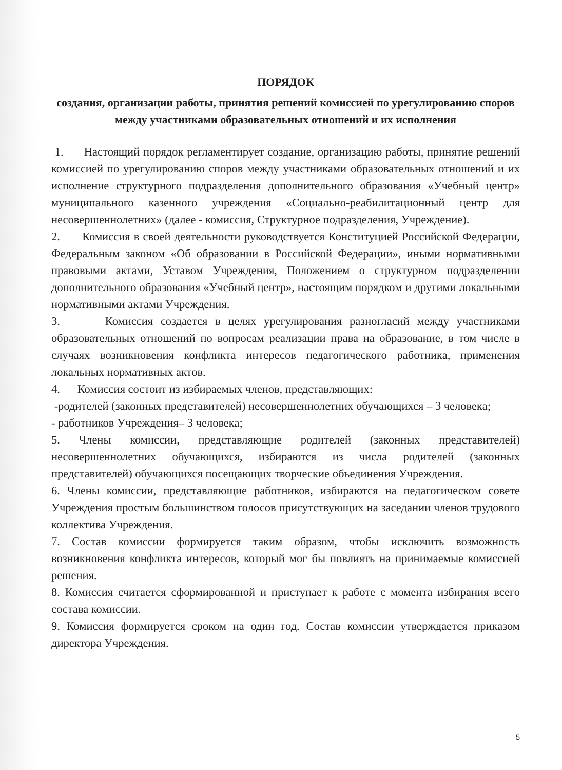ПОРЯДОК
создания, организации работы, принятия решений комиссией по урегулированию споров между участниками образовательных отношений и их исполнения
1. Настоящий порядок регламентирует создание, организацию работы, принятие решений комиссией по урегулированию споров между участниками образовательных отношений и их исполнение структурного подразделения дополнительного образования «Учебный центр» муниципального казенного учреждения «Социально-реабилитационный центр для несовершеннолетних» (далее - комиссия, Структурное подразделения, Учреждение).
2. Комиссия в своей деятельности руководствуется Конституцией Российской Федерации, Федеральным законом «Об образовании в Российской Федерации», иными нормативными правовыми актами, Уставом Учреждения, Положением о структурном подразделении дополнительного образования «Учебный центр», настоящим порядком и другими локальными нормативными актами Учреждения.
3. Комиссия создается в целях урегулирования разногласий между участниками образовательных отношений по вопросам реализации права на образование, в том числе в случаях возникновения конфликта интересов педагогического работника, применения локальных нормативных актов.
4. Комиссия состоит из избираемых членов, представляющих:
-родителей (законных представителей) несовершеннолетних обучающихся – 3 человека;
- работников Учреждения– 3 человека;
5. Члены комиссии, представляющие родителей (законных представителей) несовершеннолетних обучающихся, избираются из числа родителей (законных представителей) обучающихся посещающих творческие объединения Учреждения.
6. Члены комиссии, представляющие работников, избираются на педагогическом совете Учреждения простым большинством голосов присутствующих на заседании членов трудового коллектива Учреждения.
7. Состав комиссии формируется таким образом, чтобы исключить возможность возникновения конфликта интересов, который мог бы повлиять на принимаемые комиссией решения.
8. Комиссия считается сформированной и приступает к работе с момента избирания всего состава комиссии.
9. Комиссия формируется сроком на один год. Состав комиссии утверждается приказом директора Учреждения.
5